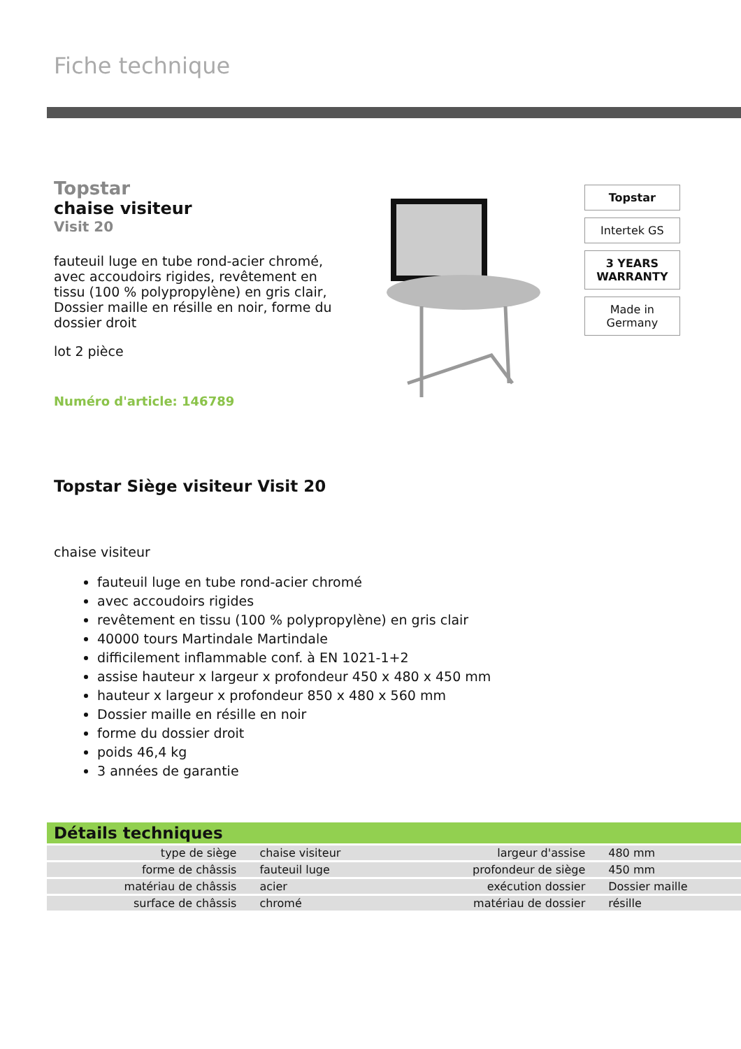Fiche technique
Topstar
chaise visiteur
Visit 20
fauteuil luge en tube rond-acier chromé, avec accoudoirs rigides, revêtement en tissu (100 % polypropylène) en gris clair, Dossier maille en résille en noir, forme du dossier droit
lot 2 pièce
Numéro d'article: 146789
Topstar
Intertek GS
3 YEARS WARRANTY
Made in Germany
Topstar Siège visiteur Visit 20
chaise visiteur
fauteuil luge en tube rond-acier chromé
avec accoudoirs rigides
revêtement en tissu (100 % polypropylène) en gris clair
40000 tours Martindale Martindale
difficilement inflammable conf. à EN 1021-1+2
assise hauteur x largeur x profondeur 450 x 480 x 450 mm
hauteur x largeur x profondeur 850 x 480 x 560 mm
Dossier maille en résille en noir
forme du dossier droit
poids 46,4 kg
3 années de garantie
Détails techniques
| type de siège | chaise visiteur | largeur d'assise | 480 mm |
| forme de châssis | fauteuil luge | profondeur de siège | 450 mm |
| matériau de châssis | acier | exécution dossier | Dossier maille |
| surface de châssis | chromé | matériau de dossier | résille |